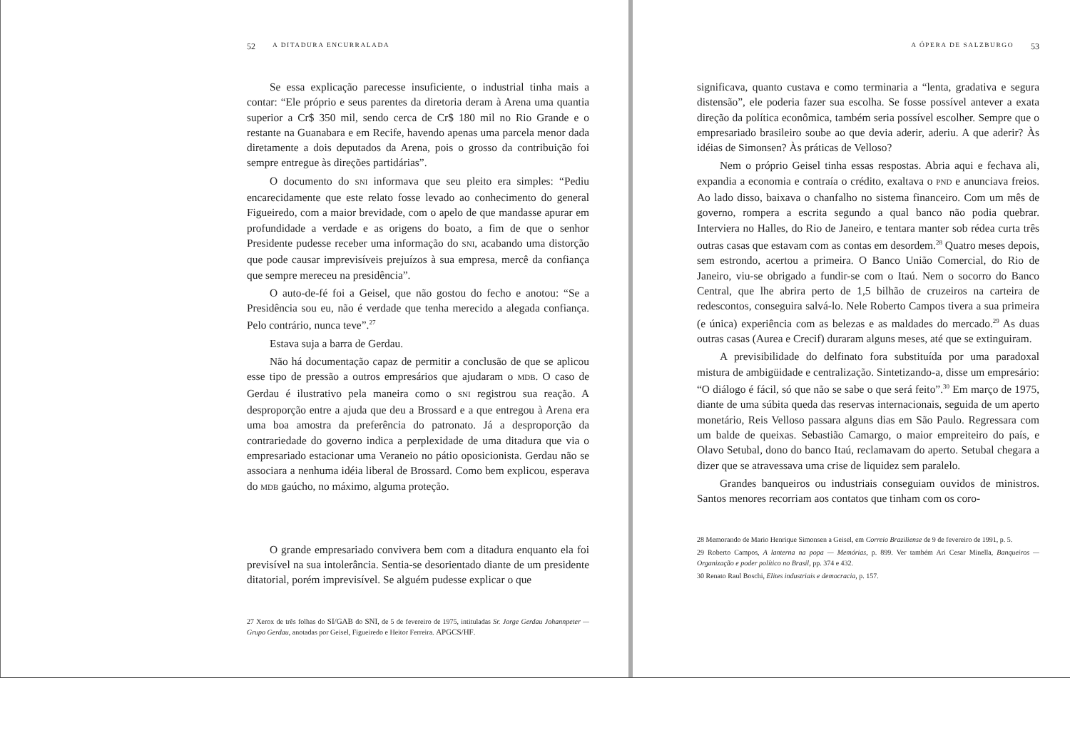52 A DITADURA ENCURRALADA
Se essa explicação parecesse insuficiente, o industrial tinha mais a contar: “Ele próprio e seus parentes da diretoria deram à Arena uma quantia superior a Cr$ 350 mil, sendo cerca de Cr$ 180 mil no Rio Grande e o restante na Guanabara e em Recife, havendo apenas uma parcela menor dada diretamente a dois deputados da Arena, pois o grosso da contribuição foi sempre entregue às direções partidárias”.
O documento do SNI informava que seu pleito era simples: “Pediu encarecidamente que este relato fosse levado ao conhecimento do general Figueiredo, com a maior brevidade, com o apelo de que mandasse apurar em profundidade a verdade e as origens do boato, a fim de que o senhor Presidente pudesse receber uma informação do SNI, acabando uma distorção que pode causar imprevisíveis prejuízos à sua empresa, mercê da confiança que sempre mereceu na presidência”.
O auto-de-fé foi a Geisel, que não gostou do fecho e anotou: “Se a Presidência sou eu, não é verdade que tenha merecido a alegada confiança. Pelo contrário, nunca teve”.<sup>27</sup>
Estava suja a barra de Gerdau.
Não há documentação capaz de permitir a conclusão de que se aplicou esse tipo de pressão a outros empresários que ajudaram o MDB. O caso de Gerdau é ilustrativo pela maneira como o SNI registrou sua reação. A desproporção entre a ajuda que deu a Brossard e a que entregou à Arena era uma boa amostra da preferência do patronato. Já a desproporção da contrariedade do governo indica a perplexidade de uma ditadura que via o empresariado estacionar uma Veraneio no pátio oposicionista. Gerdau não se associara a nenhuma idéia liberal de Brossard. Como bem explicou, esperava do MDB gaúcho, no máximo, alguma proteção.
O grande empresariado convivera bem com a ditadura enquanto ela foi previsível na sua intolerância. Sentia-se desorientado diante de um presidente ditatorial, porém imprevisível. Se alguém pudesse explicar o que
27 Xerox de três folhas do SI/GAB do SNI, de 5 de fevereiro de 1975, intituladas Sr. Jorge Gerdau Johannpeter — Grupo Gerdau, anotadas por Geisel, Figueiredo e Heitor Ferreira. APGCS/HF.
A ÓPERA DE SALZBURGO 53
significava, quanto custava e como terminaria a “lenta, gradativa e segura distensão”, ele poderia fazer sua escolha. Se fosse possível antever a exata direção da política econômica, também seria possível escolher. Sempre que o empresariado brasileiro soube ao que devia aderir, aderiu. A que aderir? Às idéias de Simonsen? Às práticas de Velloso?
Nem o próprio Geisel tinha essas respostas. Abria aqui e fechava ali, expandia a economia e contraía o crédito, exaltava o PND e anunciava freios. Ao lado disso, baixava o chanfalho no sistema financeiro. Com um mês de governo, rompera a escrita segundo a qual banco não podia quebrar. Interviera no Halles, do Rio de Janeiro, e tentara manter sob rédea curta três outras casas que estavam com as contas em desordem.<sup>28</sup> Quatro meses depois, sem estrondo, acertou a primeira. O Banco União Comercial, do Rio de Janeiro, viu-se obrigado a fundir-se com o Itaú. Nem o socorro do Banco Central, que lhe abrira perto de 1,5 bilhão de cruzeiros na carteira de redescontos, conseguira salvá-lo. Nele Roberto Campos tivera a sua primeira (e única) experiência com as belezas e as maldades do mercado.<sup>29</sup> As duas outras casas (Aurea e Crecif) duraram alguns meses, até que se extinguiram.
A previsibilidade do delfinato fora substituída por uma paradoxal mistura de ambigüidade e centralização. Sintetizando-a, disse um empresário: “O diálogo é fácil, só que não se sabe o que será feito”.<sup>30</sup> Em março de 1975, diante de uma súbita queda das reservas internacionais, seguida de um aperto monetário, Reis Velloso passara alguns dias em São Paulo. Regressara com um balde de queixas. Sebastião Camargo, o maior empreiteiro do país, e Olavo Setubal, dono do banco Itaú, reclamavam do aperto. Setubal chegara a dizer que se atravessava uma crise de liquidez sem paralelo.
Grandes banqueiros ou industriais conseguiam ouvidos de ministros. Santos menores recorriam aos contatos que tinham com os coro-
28 Memorando de Mario Henrique Simonsen a Geisel, em Correio Braziliense de 9 de fevereiro de 1991, p. 5.
29 Roberto Campos, A lanterna na popa — Memórias, p. 899. Ver também Ari Cesar Minella, Banqueiros — Organização e poder político no Brasil, pp. 374 e 432.
30 Renato Raul Boschi, Elites industriais e democracia, p. 157.